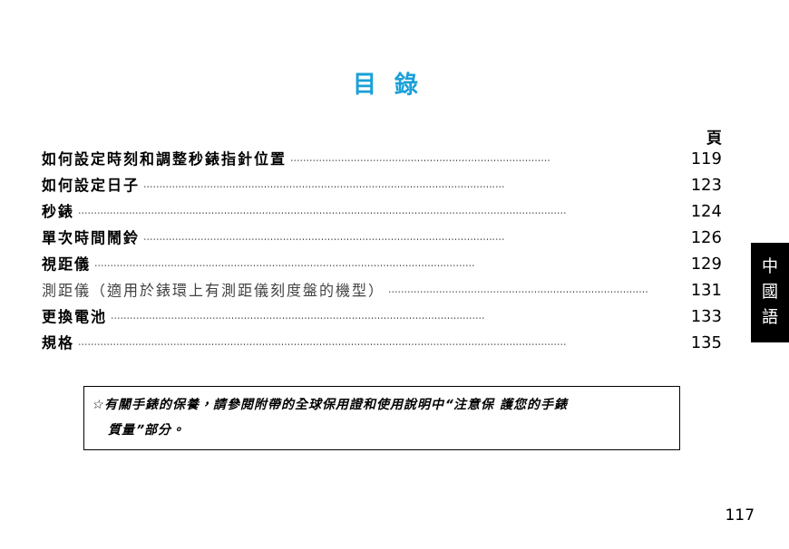目錄
頁
如何設定時刻和調整秒錶指針位置 ·················································································· 119
如何設定日子 ·················································································································· 123
秒錶 ·························································································································································· 124
單次時間鬧鈴 ·················································································································· 126
視距儀 ························································································································ 129
測距儀（適用於錶環上有測距儀刻度盤的機型） ·················································································· 131
更換電池 ······················································································································ 133
規格 ·························································································································································· 135
☆有關手錶的保養，請參閱附帶的全球保用證和使用說明中“注意保 護您的手錶
質量”部分。
中
國
語
117